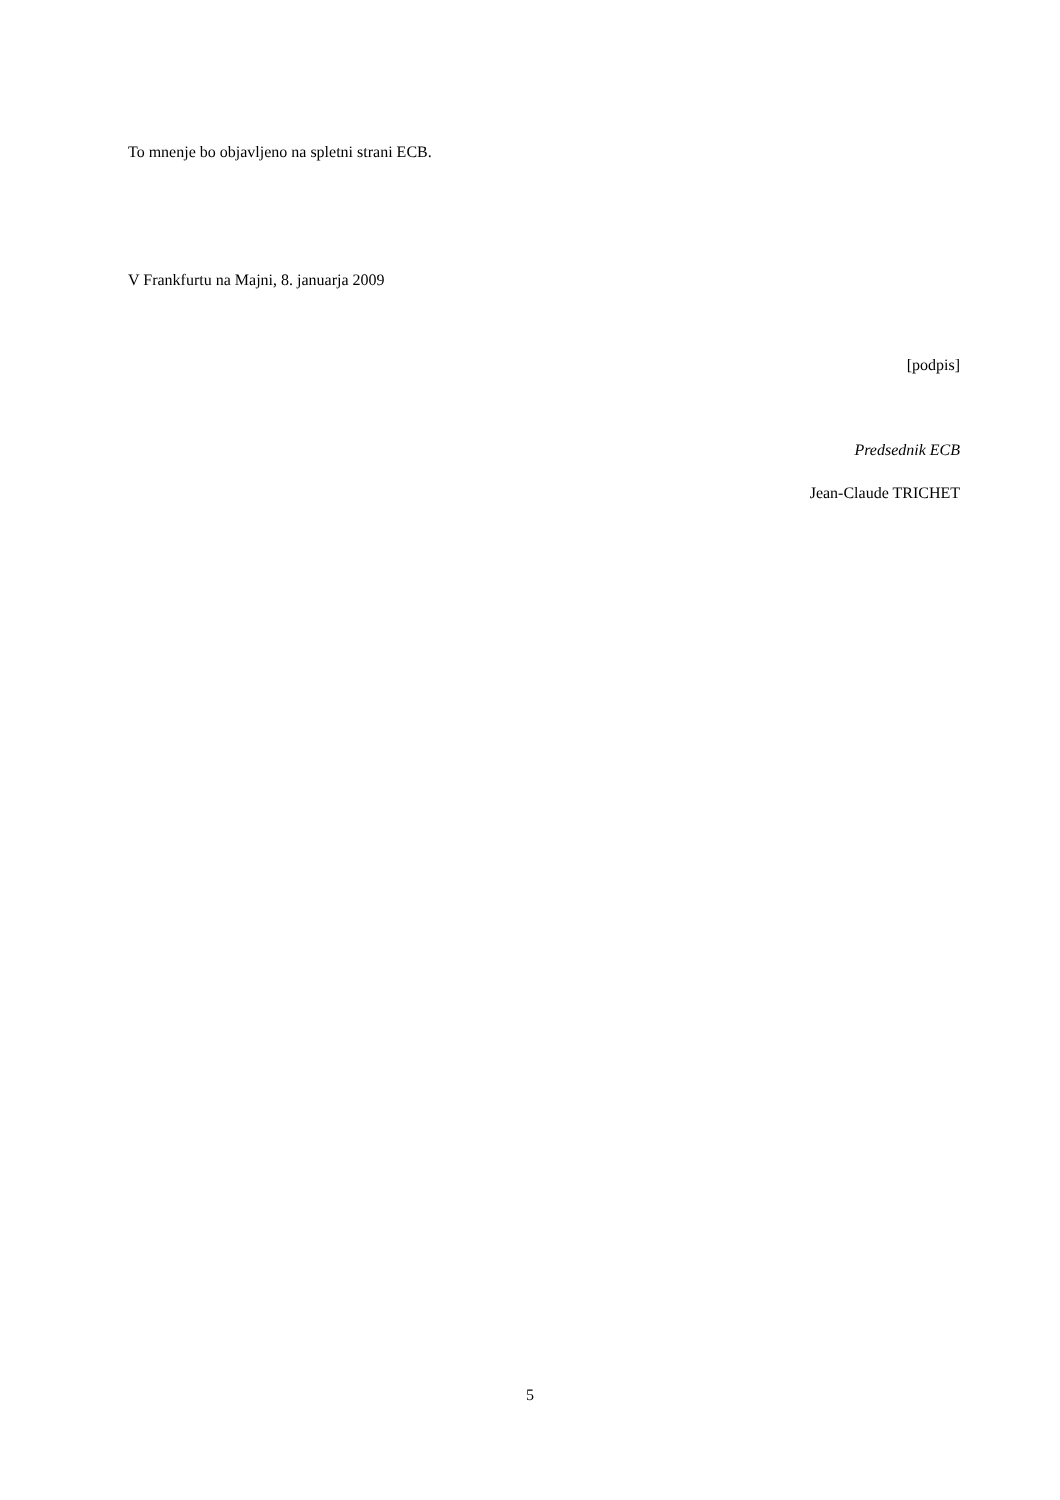To mnenje bo objavljeno na spletni strani ECB.
V Frankfurtu na Majni, 8. januarja 2009
[podpis]
Predsednik ECB
Jean-Claude TRICHET
5